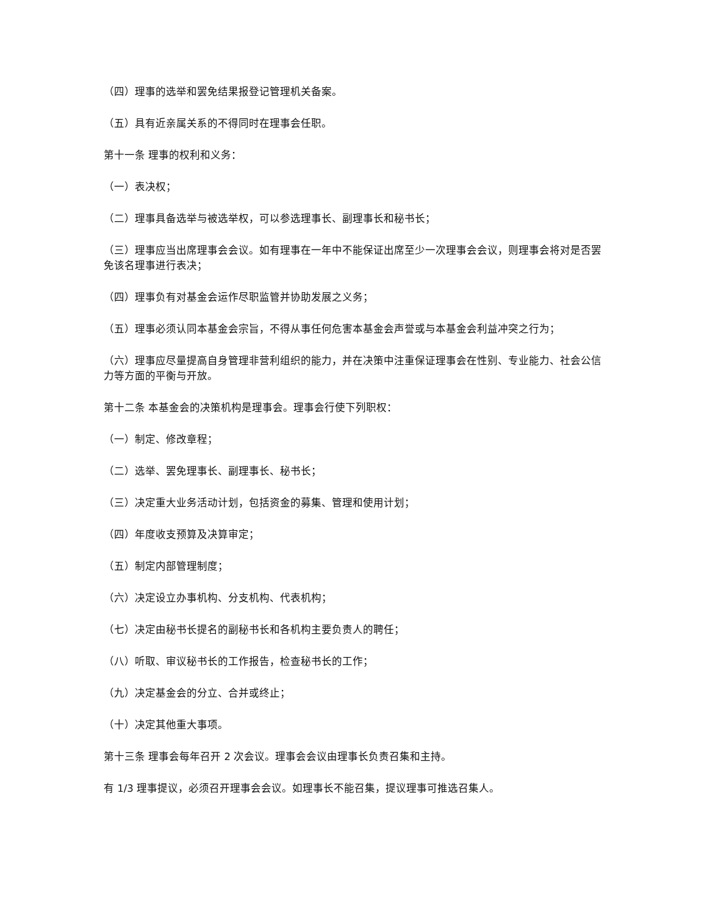（四）理事的选举和罢免结果报登记管理机关备案。
（五）具有近亲属关系的不得同时在理事会任职。
第十一条 理事的权利和义务：
（一）表决权；
（二）理事具备选举与被选举权，可以参选理事长、副理事长和秘书长；
（三）理事应当出席理事会会议。如有理事在一年中不能保证出席至少一次理事会会议，则理事会将对是否罢免该名理事进行表决；
（四）理事负有对基金会运作尽职监管并协助发展之义务；
（五）理事必须认同本基金会宗旨，不得从事任何危害本基金会声誉或与本基金会利益冲突之行为；
（六）理事应尽量提高自身管理非营利组织的能力，并在决策中注重保证理事会在性别、专业能力、社会公信力等方面的平衡与开放。
第十二条 本基金会的决策机构是理事会。理事会行使下列职权：
（一）制定、修改章程；
（二）选举、罢免理事长、副理事长、秘书长；
（三）决定重大业务活动计划，包括资金的募集、管理和使用计划；
（四）年度收支预算及决算审定；
（五）制定内部管理制度；
（六）决定设立办事机构、分支机构、代表机构；
（七）决定由秘书长提名的副秘书长和各机构主要负责人的聘任；
（八）听取、审议秘书长的工作报告，检查秘书长的工作；
（九）决定基金会的分立、合并或终止；
（十）决定其他重大事项。
第十三条 理事会每年召开 2 次会议。理事会会议由理事长负责召集和主持。
有 1/3 理事提议，必须召开理事会会议。如理事长不能召集，提议理事可推选召集人。